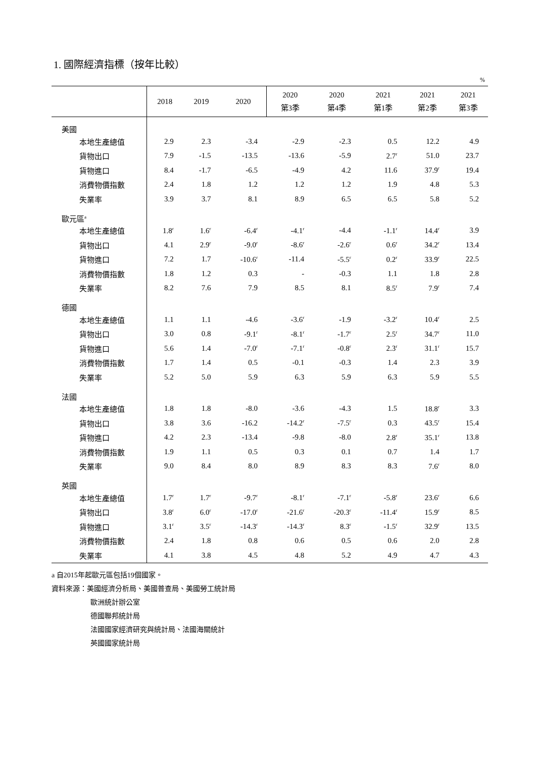1. 國際經濟指標（按年比較）
%
| | 2018 | 2019 | 2020 | 2020 第3季 | 2020 第4季 | 2021 第1季 | 2021 第2季 | 2021 第3季 |
| --- | --- | --- | --- | --- | --- | --- | --- | --- |
| 美國 | | | | | | | | |
| 本地生產總值 | 2.9 | 2.3 | -3.4 | -2.9 | -2.3 | 0.5 | 12.2 | 4.9 |
| 貨物出口 | 7.9 | -1.5 | -13.5 | -13.6 | -5.9 | 2.7<sup>r</sup> | 51.0 | 23.7 |
| 貨物進口 | 8.4 | -1.7 | -6.5 | -4.9 | 4.2 | 11.6 | 37.9<sup>r</sup> | 19.4 |
| 消費物價指數 | 2.4 | 1.8 | 1.2 | 1.2 | 1.2 | 1.9 | 4.8 | 5.3 |
| 失業率 | 3.9 | 3.7 | 8.1 | 8.9 | 6.5 | 6.5 | 5.8 | 5.2 |
| 歐元區<sup>a</sup> | | | | | | | | |
| 本地生產總值 | 1.8<sup>r</sup> | 1.6<sup>r</sup> | -6.4<sup>r</sup> | -4.1<sup>r</sup> | -4.4 | -1.1<sup>r</sup> | 14.4<sup>r</sup> | 3.9 |
| 貨物出口 | 4.1 | 2.9<sup>r</sup> | -9.0<sup>r</sup> | -8.6<sup>r</sup> | -2.6<sup>r</sup> | 0.6<sup>r</sup> | 34.2<sup>r</sup> | 13.4 |
| 貨物進口 | 7.2 | 1.7 | -10.6<sup>r</sup> | -11.4 | -5.5<sup>r</sup> | 0.2<sup>r</sup> | 33.9<sup>r</sup> | 22.5 |
| 消費物價指數 | 1.8 | 1.2 | 0.3 | - | -0.3 | 1.1 | 1.8 | 2.8 |
| 失業率 | 8.2 | 7.6 | 7.9 | 8.5 | 8.1 | 8.5<sup>r</sup> | 7.9<sup>r</sup> | 7.4 |
| 德國 | | | | | | | | |
| 本地生產總值 | 1.1 | 1.1 | -4.6 | -3.6<sup>r</sup> | -1.9 | -3.2<sup>r</sup> | 10.4<sup>r</sup> | 2.5 |
| 貨物出口 | 3.0 | 0.8 | -9.1<sup>r</sup> | -8.1<sup>r</sup> | -1.7<sup>r</sup> | 2.5<sup>r</sup> | 34.7<sup>r</sup> | 11.0 |
| 貨物進口 | 5.6 | 1.4 | -7.0<sup>r</sup> | -7.1<sup>r</sup> | -0.8<sup>r</sup> | 2.3<sup>r</sup> | 31.1<sup>r</sup> | 15.7 |
| 消費物價指數 | 1.7 | 1.4 | 0.5 | -0.1 | -0.3 | 1.4 | 2.3 | 3.9 |
| 失業率 | 5.2 | 5.0 | 5.9 | 6.3 | 5.9 | 6.3 | 5.9 | 5.5 |
| 法國 | | | | | | | | |
| 本地生產總值 | 1.8 | 1.8 | -8.0 | -3.6 | -4.3 | 1.5 | 18.8<sup>r</sup> | 3.3 |
| 貨物出口 | 3.8 | 3.6 | -16.2 | -14.2<sup>r</sup> | -7.5<sup>r</sup> | 0.3 | 43.5<sup>r</sup> | 15.4 |
| 貨物進口 | 4.2 | 2.3 | -13.4 | -9.8 | -8.0 | 2.8<sup>r</sup> | 35.1<sup>r</sup> | 13.8 |
| 消費物價指數 | 1.9 | 1.1 | 0.5 | 0.3 | 0.1 | 0.7 | 1.4 | 1.7 |
| 失業率 | 9.0 | 8.4 | 8.0 | 8.9 | 8.3 | 8.3 | 7.6<sup>r</sup> | 8.0 |
| 英國 | | | | | | | | |
| 本地生產總值 | 1.7<sup>r</sup> | 1.7<sup>r</sup> | -9.7<sup>r</sup> | -8.1<sup>r</sup> | -7.1<sup>r</sup> | -5.8<sup>r</sup> | 23.6<sup>r</sup> | 6.6 |
| 貨物出口 | 3.8<sup>r</sup> | 6.0<sup>r</sup> | -17.0<sup>r</sup> | -21.6<sup>r</sup> | -20.3<sup>r</sup> | -11.4<sup>r</sup> | 15.9<sup>r</sup> | 8.5 |
| 貨物進口 | 3.1<sup>r</sup> | 3.5<sup>r</sup> | -14.3<sup>r</sup> | -14.3<sup>r</sup> | 8.3<sup>r</sup> | -1.5<sup>r</sup> | 32.9<sup>r</sup> | 13.5 |
| 消費物價指數 | 2.4 | 1.8 | 0.8 | 0.6 | 0.5 | 0.6 | 2.0 | 2.8 |
| 失業率 | 4.1 | 3.8 | 4.5 | 4.8 | 5.2 | 4.9 | 4.7 | 4.3 |
a 自2015年起歐元區包括19個國家。
資料來源：美國經濟分析局、美國普查局、美國勞工統計局
歐洲統計辦公室
德國聯邦統計局
法國國家經濟研究與統計局、法國海關統計
英國國家統計局